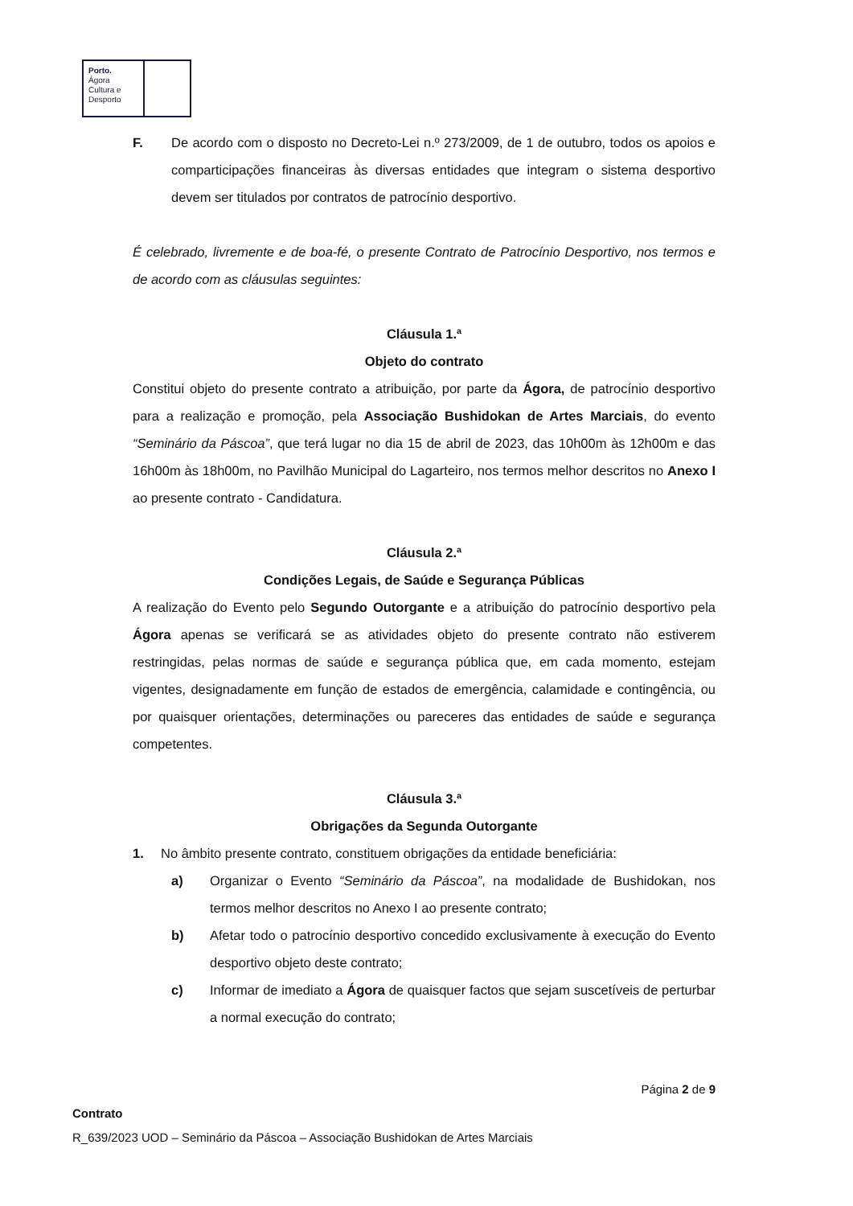Porto.
Ágora
Cultura e
Desporto
F. De acordo com o disposto no Decreto-Lei n.º 273/2009, de 1 de outubro, todos os apoios e comparticipações financeiras às diversas entidades que integram o sistema desportivo devem ser titulados por contratos de patrocínio desportivo.
É celebrado, livremente e de boa-fé, o presente Contrato de Patrocínio Desportivo, nos termos e de acordo com as cláusulas seguintes:
Cláusula 1.ª
Objeto do contrato
Constitui objeto do presente contrato a atribuição, por parte da Ágora, de patrocínio desportivo para a realização e promoção, pela Associação Bushidokan de Artes Marciais, do evento “Seminário da Páscoa”, que terá lugar no dia 15 de abril de 2023, das 10h00m às 12h00m e das 16h00m às 18h00m, no Pavilhão Municipal do Lagarteiro, nos termos melhor descritos no Anexo I ao presente contrato - Candidatura.
Cláusula 2.ª
Condições Legais, de Saúde e Segurança Públicas
A realização do Evento pelo Segundo Outorgante e a atribuição do patrocínio desportivo pela Ágora apenas se verificará se as atividades objeto do presente contrato não estiverem restringidas, pelas normas de saúde e segurança pública que, em cada momento, estejam vigentes, designadamente em função de estados de emergência, calamidade e contingência, ou por quaisquer orientações, determinações ou pareceres das entidades de saúde e segurança competentes.
Cláusula 3.ª
Obrigações da Segunda Outorgante
1. No âmbito presente contrato, constituem obrigações da entidade beneficiária:
a) Organizar o Evento “Seminário da Páscoa”, na modalidade de Bushidokan, nos termos melhor descritos no Anexo I ao presente contrato;
b) Afetar todo o patrocínio desportivo concedido exclusivamente à execução do Evento desportivo objeto deste contrato;
c) Informar de imediato a Ágora de quaisquer factos que sejam suscetíveis de perturbar a normal execução do contrato;
Página 2 de 9
Contrato
R_639/2023 UOD – Seminário da Páscoa – Associação Bushidokan de Artes Marciais